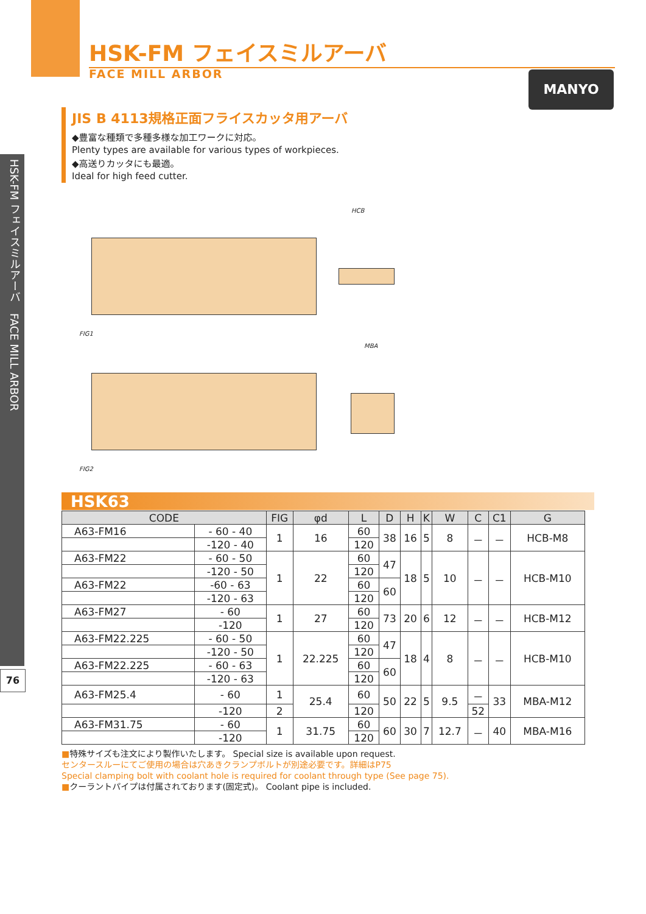HSK-FM フェイスミルアーバ
FACE MILL ARBOR MANYO
HSK-FM フェイスミルアーバ　FACE MILL ARBOR
76
JIS B 4113規格正面フライスカッタ用アーバ
◆豊富な種類で多種多様な加工ワークに対応。
Plenty types are available for various types of workpieces.
◆高送りカッタにも最適。
Ideal for high feed cutter.
FIG1
HCB
FIG2
MBA
HSK63
| CODE | | FIG | φd | L | D | H | K | W | C | C1 | G |
| --- | --- | --- | --- | --- | --- | --- | --- | --- | --- | --- | --- |
| A63-FM16 | - 60 - 40 | 1 | 16 | 60 | 38 | 16 | 5 | 8 | － | － | HCB-M8 |
| | -120 - 40 | | | 120 | | | | | | | |
| A63-FM22 | - 60 - 50 | 1 | 22 | 60 | 47 | 18 | 5 | 10 | － | － | HCB-M10 |
| | -120 - 50 | | | 120 | | | | | | | |
| A63-FM22 | -60 - 63 | | | 60 | 60 | | | | | | |
| | -120 - 63 | | | 120 | | | | | | | |
| A63-FM27 | - 60 | 1 | 27 | 60 | 73 | 20 | 6 | 12 | － | － | HCB-M12 |
| | -120 | | | 120 | | | | | | | |
| A63-FM22.225 | - 60 - 50 | 1 | 22.225 | 60 | 47 | 18 | 4 | 8 | － | － | HCB-M10 |
| | -120 - 50 | | | 120 | | | | | | | |
| A63-FM22.225 | - 60 - 63 | | | 60 | 60 | | | | | | |
| | -120 - 63 | | | 120 | | | | | | | |
| A63-FM25.4 | - 60 | 1 | 25.4 | 60 | 50 | 22 | 5 | 9.5 | － | 33 | MBA-M12 |
| | -120 | 2 | | 120 | | | | | 52 | | |
| A63-FM31.75 | - 60 | 1 | 31.75 | 60 | 60 | 30 | 7 | 12.7 | － | 40 | MBA-M16 |
| | -120 | | | 120 | | | | | | | |
■特殊サイズも注文により製作いたします。 Special size is available upon request.
センタースルーにてご使用の場合は穴あきクランプボルトが別途必要です。詳細はP75
Special clamping bolt with coolant hole is required for coolant through type (See page 75).
■クーラントパイプは付属されております(固定式)。 Coolant pipe is included.